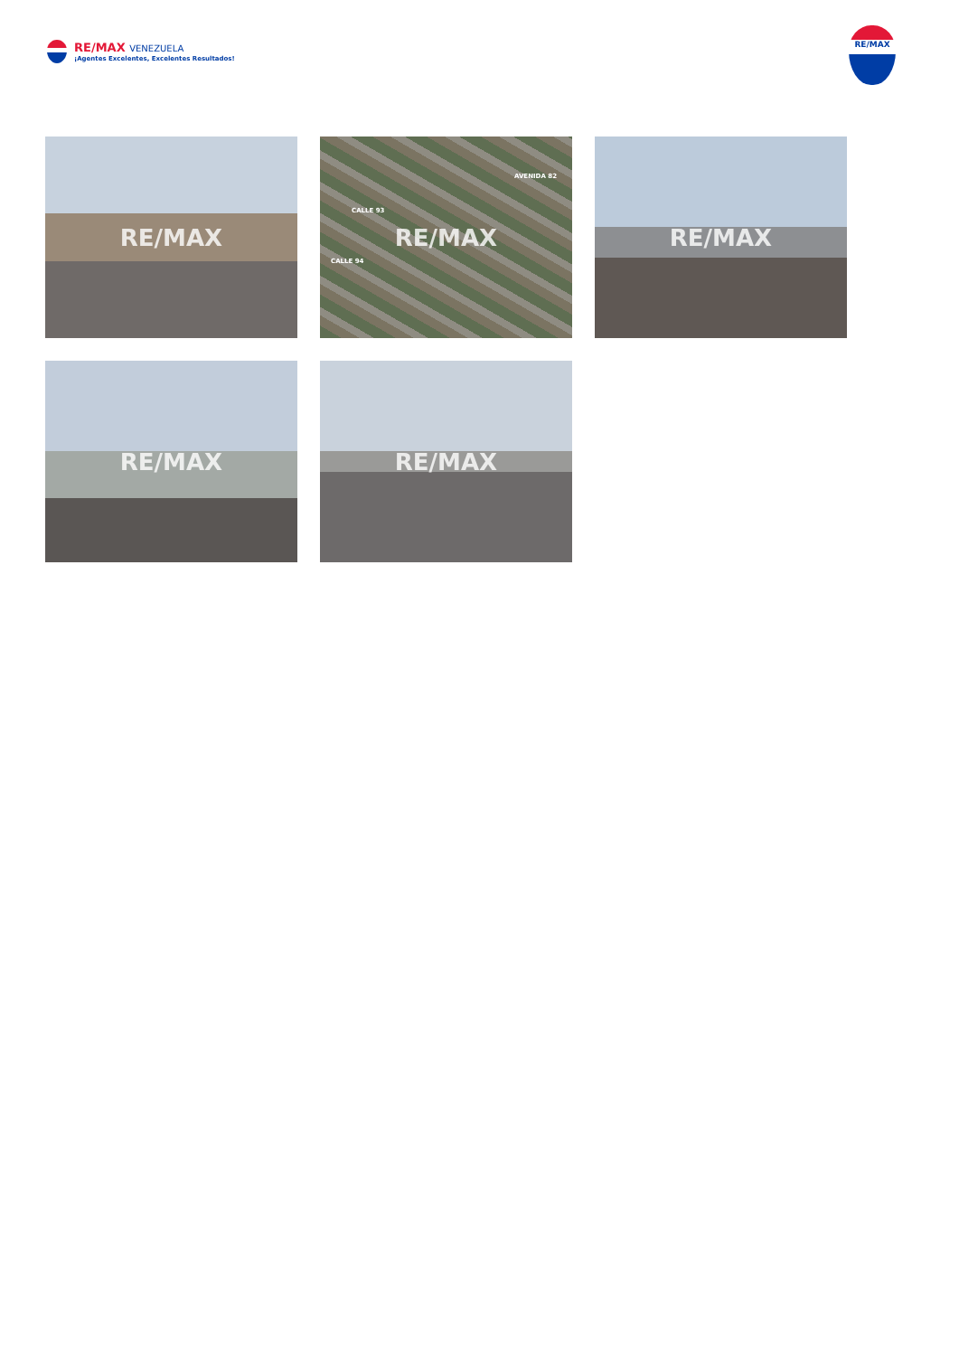RE/MAX VENEZUELA
¡Agentes Excelentes, Excelentes Resultados!
RE/MAX
RE/MAX
CALLE 93
CALLE 94
AVENIDA 82
RE/MAX
RE/MAX
RE/MAX
RE/MAX